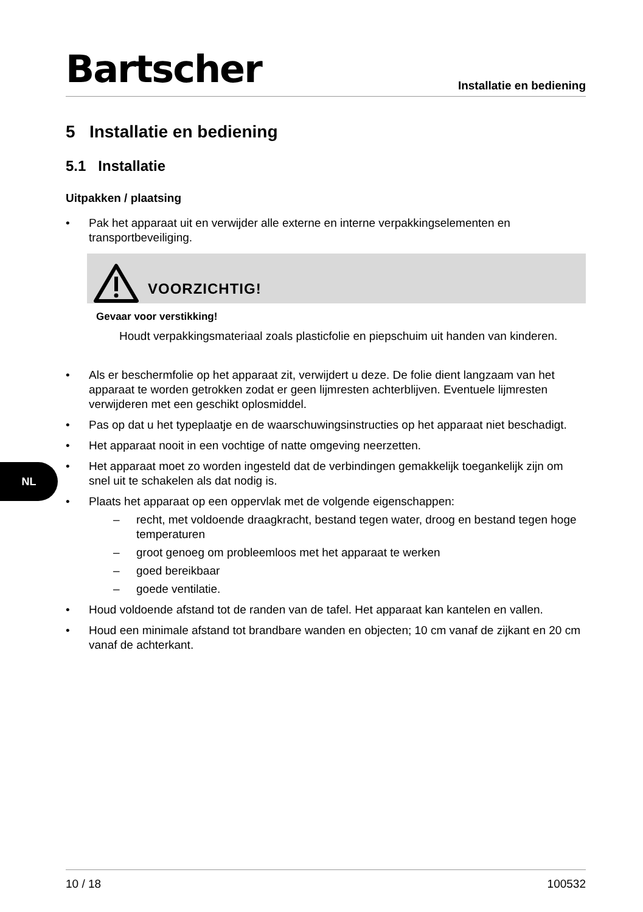Bartscher
Installatie en bediening
5 Installatie en bediening
5.1 Installatie
Uitpakken / plaatsing
• Pak het apparaat uit en verwijder alle externe en interne verpakkingselementen en transportbeveiliging.
VOORZICHTIG!
Gevaar voor verstikking!
Houdt verpakkingsmateriaal zoals plasticfolie en piepschuim uit handen van kinderen.
• Als er beschermfolie op het apparaat zit, verwijdert u deze. De folie dient langzaam van het apparaat te worden getrokken zodat er geen lijmresten achterblijven. Eventuele lijmresten verwijderen met een geschikt oplosmiddel.
• Pas op dat u het typeplaatje en de waarschuwingsinstructies op het apparaat niet beschadigt.
• Het apparaat nooit in een vochtige of natte omgeving neerzetten.
• Het apparaat moet zo worden ingesteld dat de verbindingen gemakkelijk toegankelijk zijn om snel uit te schakelen als dat nodig is.
• Plaats het apparaat op een oppervlak met de volgende eigenschappen:
– recht, met voldoende draagkracht, bestand tegen water, droog en bestand tegen hoge temperaturen
– groot genoeg om probleemloos met het apparaat te werken
– goed bereikbaar
– goede ventilatie.
• Houd voldoende afstand tot de randen van de tafel. Het apparaat kan kantelen en vallen.
• Houd een minimale afstand tot brandbare wanden en objecten; 10 cm vanaf de zijkant en 20 cm vanaf de achterkant.
NL
10 / 18 100532